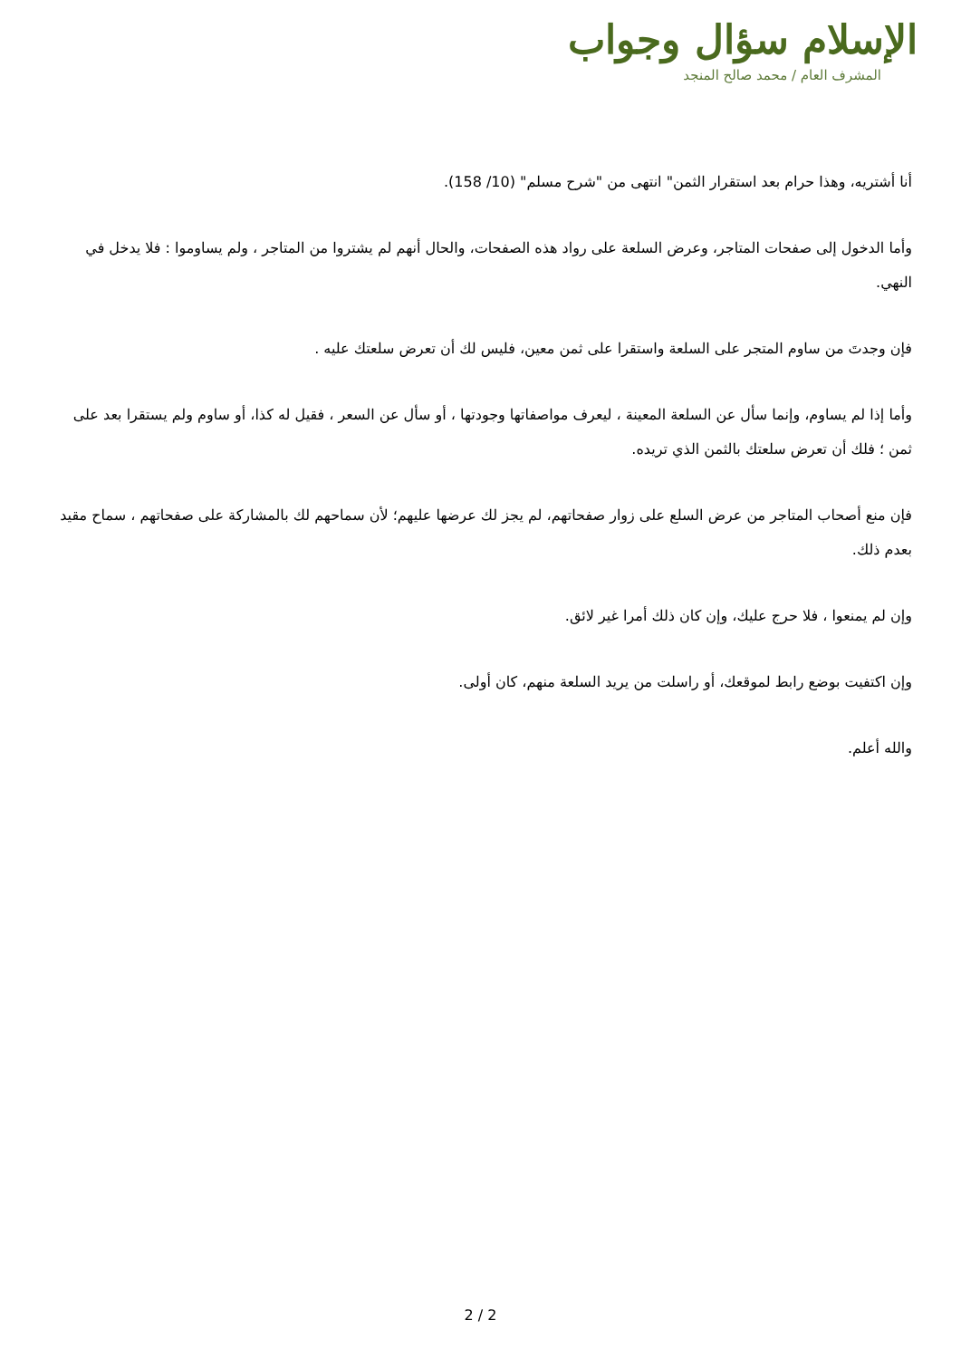الإسلام سؤال وجواب
المشرف العام / محمد صالح المنجد
أنا أشتريه، وهذا حرام بعد استقرار الثمن" انتهى من "شرح مسلم" (10/ 158).
وأما الدخول إلى صفحات المتاجر، وعرض السلعة على رواد هذه الصفحات، والحال أنهم لم يشتروا من المتاجر ، ولم يساوموا : فلا يدخل في النهي.
فإن وجدتَ من ساوم المتجر على السلعة واستقرا على ثمن معين، فليس لك أن تعرض سلعتك عليه .
وأما إذا لم يساوم، وإنما سأل عن السلعة المعينة ، ليعرف مواصفاتها وجودتها ، أو سأل عن السعر ، فقيل له كذا، أو ساوم ولم يستقرا بعد على ثمن ؛ فلك أن تعرض سلعتك بالثمن الذي تريده.
فإن منع أصحاب المتاجر من عرض السلع على زوار صفحاتهم، لم يجز لك عرضها عليهم؛ لأن سماحهم لك بالمشاركة على صفحاتهم ، سماح مقيد بعدم ذلك.
وإن لم يمنعوا ، فلا حرج عليك، وإن كان ذلك أمرا غير لائق.
وإن اكتفيت بوضع رابط لموقعك، أو راسلت من يريد السلعة منهم، كان أولى.
والله أعلم.
2 / 2